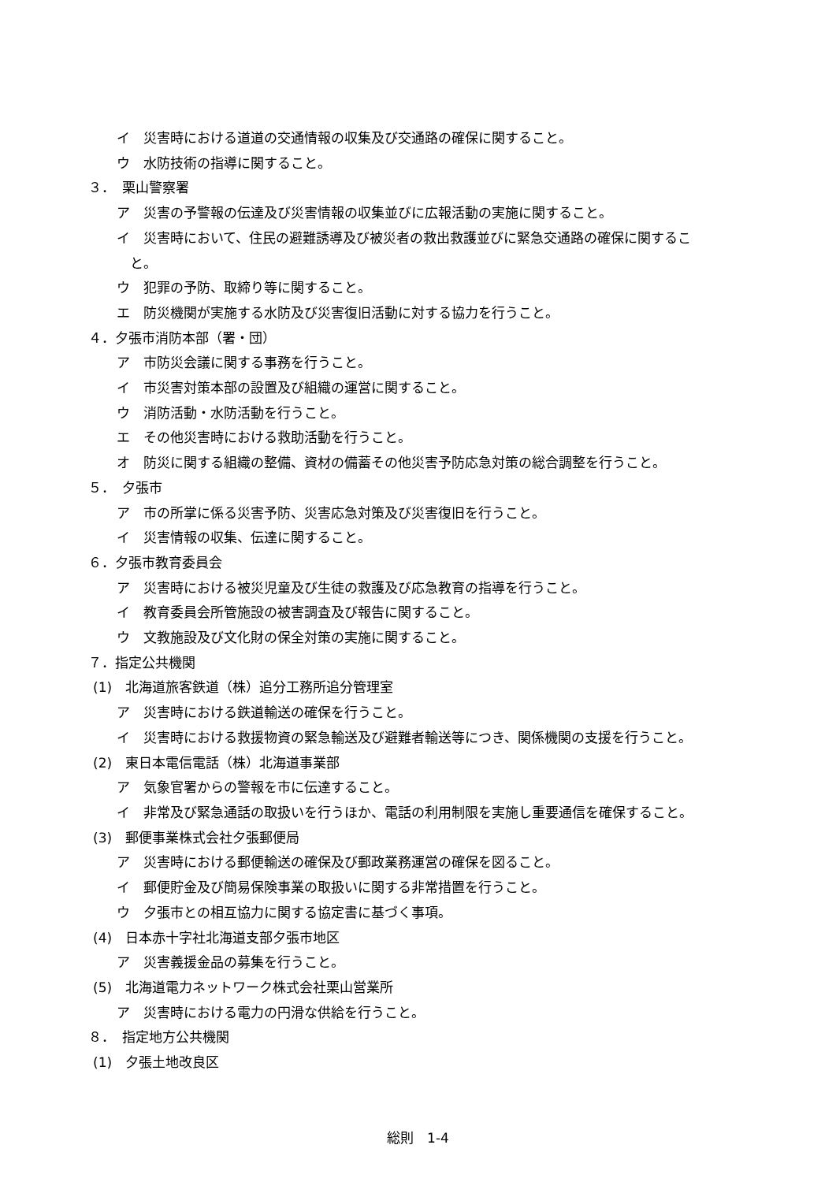イ　災害時における道道の交通情報の収集及び交通路の確保に関すること。
ウ　水防技術の指導に関すること。
３．　栗山警察署
ア　災害の予警報の伝達及び災害情報の収集並びに広報活動の実施に関すること。
イ　災害時において、住民の避難誘導及び被災者の救出救護並びに緊急交通路の確保に関するこ
　と。
ウ　犯罪の予防、取締り等に関すること。
エ　防災機関が実施する水防及び災害復旧活動に対する協力を行うこと。
４．夕張市消防本部（署・団）
ア　市防災会議に関する事務を行うこと。
イ　市災害対策本部の設置及び組織の運営に関すること。
ウ　消防活動・水防活動を行うこと。
エ　その他災害時における救助活動を行うこと。
オ　防災に関する組織の整備、資材の備蓄その他災害予防応急対策の総合調整を行うこと。
５．　夕張市
ア　市の所掌に係る災害予防、災害応急対策及び災害復旧を行うこと。
イ　災害情報の収集、伝達に関すること。
６．夕張市教育委員会
ア　災害時における被災児童及び生徒の救護及び応急教育の指導を行うこと。
イ　教育委員会所管施設の被害調査及び報告に関すること。
ウ　文教施設及び文化財の保全対策の実施に関すること。
７．指定公共機関
(1)　北海道旅客鉄道（株）追分工務所追分管理室
ア　災害時における鉄道輸送の確保を行うこと。
イ　災害時における救援物資の緊急輸送及び避難者輸送等につき、関係機関の支援を行うこと。
(2)　東日本電信電話（株）北海道事業部
ア　気象官署からの警報を市に伝達すること。
イ　非常及び緊急通話の取扱いを行うほか、電話の利用制限を実施し重要通信を確保すること。
(3)　郵便事業株式会社夕張郵便局
ア　災害時における郵便輸送の確保及び郵政業務運営の確保を図ること。
イ　郵便貯金及び簡易保険事業の取扱いに関する非常措置を行うこと。
ウ　夕張市との相互協力に関する協定書に基づく事項。
(4)　日本赤十字社北海道支部夕張市地区
ア　災害義援金品の募集を行うこと。
(5)　北海道電力ネットワーク株式会社栗山営業所
ア　災害時における電力の円滑な供給を行うこと。
８．　指定地方公共機関
(1)　夕張土地改良区
総則　1-4